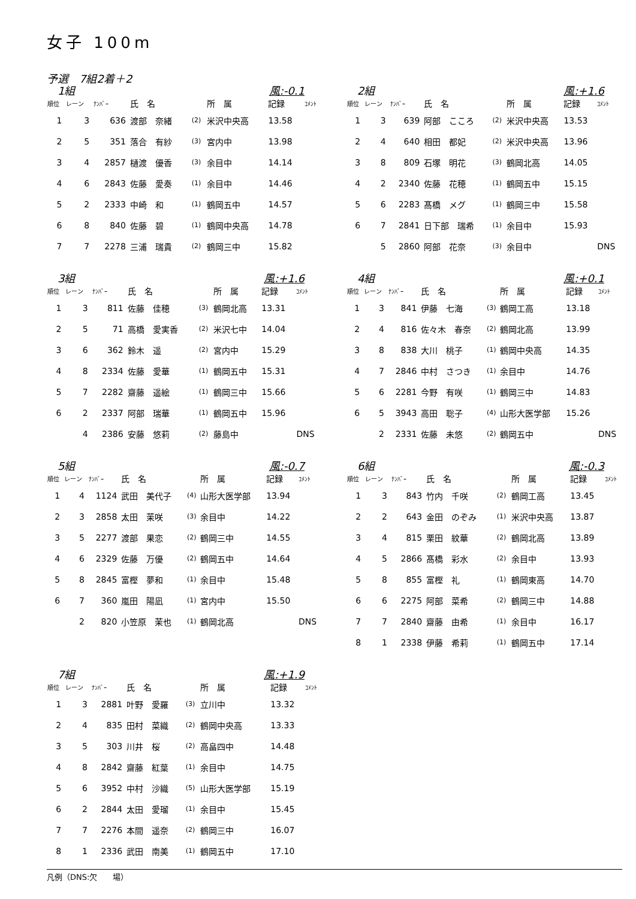女子 100m
予選　7組2着＋2
　1組 風:-0.1
| 順位 | レーン | ﾅﾝﾊﾞｰ | 氏 名 | | 所 属 | 記録 | ｺﾒﾝﾄ |
| --- | --- | --- | --- | --- | --- | --- | --- |
| 1 | 3 | 636 | 渡部 奈緒 | (2) | 米沢中央高 | 13.58 | |
| 2 | 5 | 351 | 落合 有紗 | (3) | 宮内中 | 13.98 | |
| 3 | 4 | 2857 | 樋渡 優香 | (3) | 余目中 | 14.14 | |
| 4 | 6 | 2843 | 佐藤 愛奏 | (1) | 余目中 | 14.46 | |
| 5 | 2 | 2333 | 中崎 和 | (1) | 鶴岡五中 | 14.57 | |
| 6 | 8 | 840 | 佐藤 碧 | (1) | 鶴岡中央高 | 14.78 | |
| 7 | 7 | 2278 | 三浦 瑞貴 | (2) | 鶴岡三中 | 15.82 | |
　2組 風:+1.6
| 順位 | レーン | ﾅﾝﾊﾞｰ | 氏 名 | | 所 属 | 記録 | ｺﾒﾝﾄ |
| --- | --- | --- | --- | --- | --- | --- | --- |
| 1 | 3 | 639 | 阿部 こころ | (2) | 米沢中央高 | 13.53 | |
| 2 | 4 | 640 | 相田 都妃 | (2) | 米沢中央高 | 13.96 | |
| 3 | 8 | 809 | 石塚 明花 | (3) | 鶴岡北高 | 14.05 | |
| 4 | 2 | 2340 | 佐藤 花穂 | (1) | 鶴岡五中 | 15.15 | |
| 5 | 6 | 2283 | 髙橋 メグ | (1) | 鶴岡三中 | 15.58 | |
| 6 | 7 | 2841 | 日下部 瑞希 | (1) | 余目中 | 15.93 | |
| | 5 | 2860 | 阿部 花奈 | (3) | 余目中 | | DNS |
　3組 風:+1.6
| 順位 | レーン | ﾅﾝﾊﾞｰ | 氏 名 | | 所 属 | 記録 | ｺﾒﾝﾄ |
| --- | --- | --- | --- | --- | --- | --- | --- |
| 1 | 3 | 811 | 佐藤 佳穂 | (3) | 鶴岡北高 | 13.31 | |
| 2 | 5 | 71 | 高橋 愛実香 | (2) | 米沢七中 | 14.04 | |
| 3 | 6 | 362 | 鈴木 遥 | (2) | 宮内中 | 15.29 | |
| 4 | 8 | 2334 | 佐藤 愛華 | (1) | 鶴岡五中 | 15.31 | |
| 5 | 7 | 2282 | 齋藤 遥絵 | (1) | 鶴岡三中 | 15.66 | |
| 6 | 2 | 2337 | 阿部 瑞華 | (1) | 鶴岡五中 | 15.96 | |
| | 4 | 2386 | 安藤 悠莉 | (2) | 藤島中 | | DNS |
　4組 風:+0.1
| 順位 | レーン | ﾅﾝﾊﾞｰ | 氏 名 | | 所 属 | 記録 | ｺﾒﾝﾄ |
| --- | --- | --- | --- | --- | --- | --- | --- |
| 1 | 3 | 841 | 伊藤 七海 | (3) | 鶴岡工高 | 13.18 | |
| 2 | 4 | 816 | 佐々木 春奈 | (2) | 鶴岡北高 | 13.99 | |
| 3 | 8 | 838 | 大川 桃子 | (1) | 鶴岡中央高 | 14.35 | |
| 4 | 7 | 2846 | 中村 さつき | (1) | 余目中 | 14.76 | |
| 5 | 6 | 2281 | 今野 有咲 | (1) | 鶴岡三中 | 14.83 | |
| 6 | 5 | 3943 | 高田 聡子 | (4) | 山形大医学部 | 15.26 | |
| | 2 | 2331 | 佐藤 未悠 | (2) | 鶴岡五中 | | DNS |
　5組 風:-0.7
| 順位 | レーン | ﾅﾝﾊﾞｰ | 氏 名 | | 所 属 | 記録 | ｺﾒﾝﾄ |
| --- | --- | --- | --- | --- | --- | --- | --- |
| 1 | 4 | 1124 | 武田 美代子 | (4) | 山形大医学部 | 13.94 | |
| 2 | 3 | 2858 | 太田 茉咲 | (3) | 余目中 | 14.22 | |
| 3 | 5 | 2277 | 渡部 果恋 | (2) | 鶴岡三中 | 14.55 | |
| 4 | 6 | 2329 | 佐藤 万優 | (2) | 鶴岡五中 | 14.64 | |
| 5 | 8 | 2845 | 富樫 夢和 | (1) | 余目中 | 15.48 | |
| 6 | 7 | 360 | 嵐田 陽凪 | (1) | 宮内中 | 15.50 | |
| | 2 | 820 | 小笠原 茉也 | (1) | 鶴岡北高 | | DNS |
　6組 風:-0.3
| 順位 | レーン | ﾅﾝﾊﾞｰ | 氏 名 | | 所 属 | 記録 | ｺﾒﾝﾄ |
| --- | --- | --- | --- | --- | --- | --- | --- |
| 1 | 3 | 843 | 竹内 千咲 | (2) | 鶴岡工高 | 13.45 | |
| 2 | 2 | 643 | 金田 のぞみ | (1) | 米沢中央高 | 13.87 | |
| 3 | 4 | 815 | 栗田 紋華 | (2) | 鶴岡北高 | 13.89 | |
| 4 | 5 | 2866 | 髙橋 彩水 | (2) | 余目中 | 13.93 | |
| 5 | 8 | 855 | 富樫 礼 | (1) | 鶴岡東高 | 14.70 | |
| 6 | 6 | 2275 | 阿部 菜希 | (2) | 鶴岡三中 | 14.88 | |
| 7 | 7 | 2840 | 齋藤 由希 | (1) | 余目中 | 16.17 | |
| 8 | 1 | 2338 | 伊藤 希莉 | (1) | 鶴岡五中 | 17.14 | |
　7組 風:+1.9
| 順位 | レーン | ﾅﾝﾊﾞｰ | 氏 名 | | 所 属 | 記録 | ｺﾒﾝﾄ |
| --- | --- | --- | --- | --- | --- | --- | --- |
| 1 | 3 | 2881 | 叶野 愛羅 | (3) | 立川中 | 13.32 | |
| 2 | 4 | 835 | 田村 菜織 | (2) | 鶴岡中央高 | 13.33 | |
| 3 | 5 | 303 | 川井 桜 | (2) | 高畠四中 | 14.48 | |
| 4 | 8 | 2842 | 齋藤 紅葉 | (1) | 余目中 | 14.75 | |
| 5 | 6 | 3952 | 中村 沙織 | (5) | 山形大医学部 | 15.19 | |
| 6 | 2 | 2844 | 太田 愛瑠 | (1) | 余目中 | 15.45 | |
| 7 | 7 | 2276 | 本間 遥奈 | (2) | 鶴岡三中 | 16.07 | |
| 8 | 1 | 2336 | 武田 南美 | (1) | 鶴岡五中 | 17.10 | |
凡例（DNS:欠　　場）